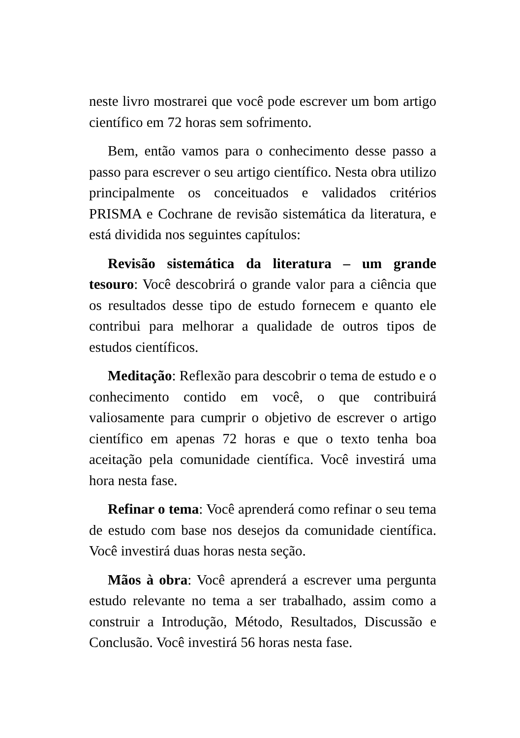neste livro mostrarei que você pode escrever um bom artigo científico em 72 horas sem sofrimento.
Bem, então vamos para o conhecimento desse passo a passo para escrever o seu artigo científico. Nesta obra utilizo principalmente os conceituados e validados critérios PRISMA e Cochrane de revisão sistemática da literatura, e está dividida nos seguintes capítulos:
Revisão sistemática da literatura – um grande tesouro: Você descobrirá o grande valor para a ciência que os resultados desse tipo de estudo fornecem e quanto ele contribui para melhorar a qualidade de outros tipos de estudos científicos.
Meditação: Reflexão para descobrir o tema de estudo e o conhecimento contido em você, o que contribuirá valiosamente para cumprir o objetivo de escrever o artigo científico em apenas 72 horas e que o texto tenha boa aceitação pela comunidade científica. Você investirá uma hora nesta fase.
Refinar o tema: Você aprenderá como refinar o seu tema de estudo com base nos desejos da comunidade científica. Você investirá duas horas nesta seção.
Mãos à obra: Você aprenderá a escrever uma pergunta estudo relevante no tema a ser trabalhado, assim como a construir a Introdução, Método, Resultados, Discussão e Conclusão. Você investirá 56 horas nesta fase.